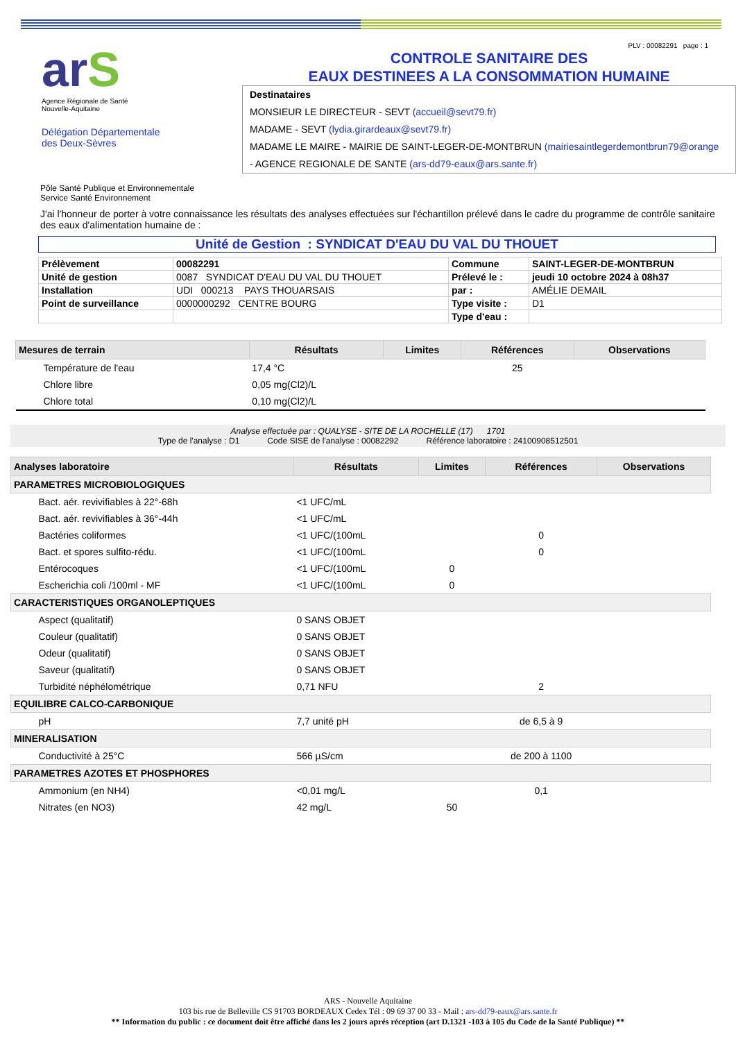arS
Agence Régionale de Santé
Nouvelle-Aquitaine
Délégation Départementale
des Deux-Sèvres
PLV : 00082291 page : 1
CONTROLE SANITAIRE DES
EAUX DESTINEES A LA CONSOMMATION HUMAINE
Destinataires
MONSIEUR LE DIRECTEUR - SEVT (accueil@sevt79.fr)
MADAME - SEVT (lydia.girardeaux@sevt79.fr)
MADAME LE MAIRE - MAIRIE DE SAINT-LEGER-DE-MONTBRUN (mairiesaintlegerdemontbrun79@orange
- AGENCE REGIONALE DE SANTE (ars-dd79-eaux@ars.sante.fr)
Pôle Santé Publique et Environnementale
Service Santé Environnement
J'ai l'honneur de porter à votre connaissance les résultats des analyses effectuées sur l'échantillon prélevé dans le cadre du programme de contrôle sanitaire des eaux d'alimentation humaine de :
Unité de Gestion : SYNDICAT D'EAU DU VAL DU THOUET
| Prélèvement | 00082291 | Commune | SAINT-LEGER-DE-MONTBRUN |
| Unité de gestion | 0087 SYNDICAT D'EAU DU VAL DU THOUET | Prélevé le : | jeudi 10 octobre 2024 à 08h37 |
| Installation | UDI 000213 PAYS THOUARSAIS | par : | AMÉLIE DEMAIL |
| Point de surveillance | 0000000292 CENTRE BOURG | Type visite : | D1 |
| | | Type d'eau : | |
| Mesures de terrain | Résultats | Limites | Références | Observations |
| --- | --- | --- | --- | --- |
| Température de l'eau | 17,4 °C | | 25 | |
| Chlore libre | 0,05 mg(Cl2)/L | | | |
| Chlore total | 0,10 mg(Cl2)/L | | | |
Analyse effectuée par : QUALYSE - SITE DE LA ROCHELLE (17) 1701
Type de l'analyse : D1 Code SISE de l'analyse : 00082292 Référence laboratoire : 24100908512501
| Analyses laboratoire | Résultats | Limites | Références | Observations |
| --- | --- | --- | --- | --- |
| PARAMETRES MICROBIOLOGIQUES | | | | |
| Bact. aér. revivifiables à 22°-68h | <1 UFC/mL | | | |
| Bact. aér. revivifiables à 36°-44h | <1 UFC/mL | | | |
| Bactéries coliformes | <1 UFC/(100mL | | 0 | |
| Bact. et spores sulfito-rédu. | <1 UFC/(100mL | | 0 | |
| Entérocoques | <1 UFC/(100mL | 0 | | |
| Escherichia coli /100ml - MF | <1 UFC/(100mL | 0 | | |
| CARACTERISTIQUES ORGANOLEPTIQUES | | | | |
| Aspect (qualitatif) | 0 SANS OBJET | | | |
| Couleur (qualitatif) | 0 SANS OBJET | | | |
| Odeur (qualitatif) | 0 SANS OBJET | | | |
| Saveur (qualitatif) | 0 SANS OBJET | | | |
| Turbidité néphélométrique | 0,71 NFU | | 2 | |
| EQUILIBRE CALCO-CARBONIQUE | | | | |
| pH | 7,7 unité pH | | de 6,5 à 9 | |
| MINERALISATION | | | | |
| Conductivité à 25°C | 566 µS/cm | | de 200 à 1100 | |
| PARAMETRES AZOTES ET PHOSPHORES | | | | |
| Ammonium (en NH4) | <0,01 mg/L | | 0,1 | |
| Nitrates (en NO3) | 42 mg/L | 50 | | |
ARS - Nouvelle Aquitaine
103 bis rue de Belleville CS 91703 BORDEAUX Cedex Tél : 09 69 37 00 33 - Mail : ars-dd79-eaux@ars.sante.fr
** Information du public : ce document doit être affiché dans les 2 jours aprés réception (art D.1321 -103 à 105 du Code de la Santé Publique) **